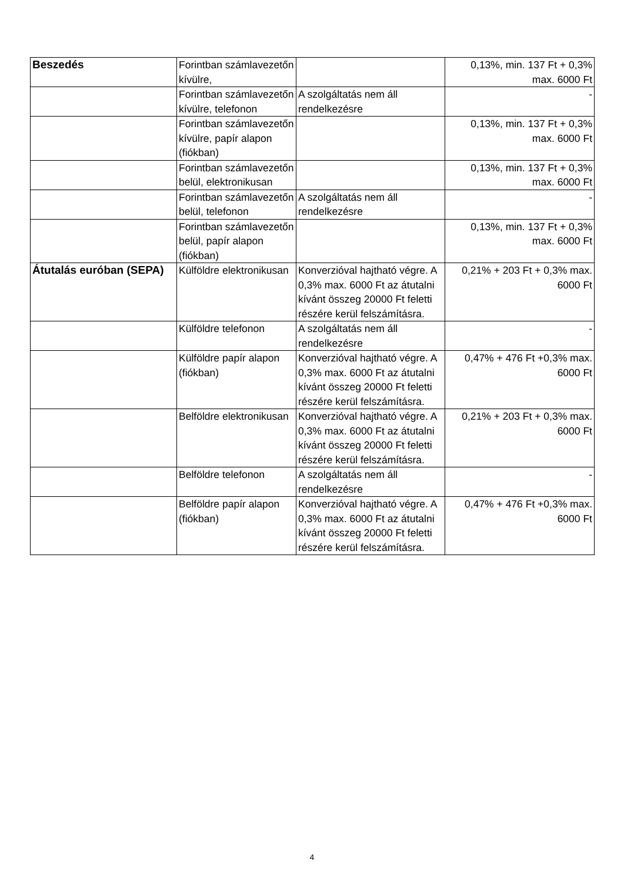| Beszedés | Forintban számlavezetőn kívülre, | | 0,13%, min. 137 Ft + 0,3% max. 6000 Ft |
| | Forintban számlavezetőn kívülre, telefonon | A szolgáltatás nem áll rendelkezésre | - |
| | Forintban számlavezetőn kívülre, papír alapon (fiókban) | | 0,13%, min. 137 Ft + 0,3% max. 6000 Ft |
| | Forintban számlavezetőn belül, elektronikusan | | 0,13%, min. 137 Ft + 0,3% max. 6000 Ft |
| | Forintban számlavezetőn belül, telefonon | A szolgáltatás nem áll rendelkezésre | - |
| | Forintban számlavezetőn belül, papír alapon (fiókban) | | 0,13%, min. 137 Ft + 0,3% max. 6000 Ft |
| Átutalás euróban (SEPA) | Külföldre elektronikusan | Konverzióval hajtható végre. A 0,3% max. 6000 Ft az átutalni kívánt összeg 20000 Ft feletti részére kerül felszámításra. | 0,21% + 203 Ft + 0,3% max. 6000 Ft |
| | Külföldre telefonon | A szolgáltatás nem áll rendelkezésre | - |
| | Külföldre papír alapon (fiókban) | Konverzióval hajtható végre. A 0,3% max. 6000 Ft az átutalni kívánt összeg 20000 Ft feletti részére kerül felszámításra. | 0,47% + 476 Ft +0,3% max. 6000 Ft |
| | Belföldre elektronikusan | Konverzióval hajtható végre. A 0,3% max. 6000 Ft az átutalni kívánt összeg 20000 Ft feletti részére kerül felszámításra. | 0,21% + 203 Ft + 0,3% max. 6000 Ft |
| | Belföldre telefonon | A szolgáltatás nem áll rendelkezésre | - |
| | Belföldre papír alapon (fiókban) | Konverzióval hajtható végre. A 0,3% max. 6000 Ft az átutalni kívánt összeg 20000 Ft feletti részére kerül felszámításra. | 0,47% + 476 Ft +0,3% max. 6000 Ft |
4